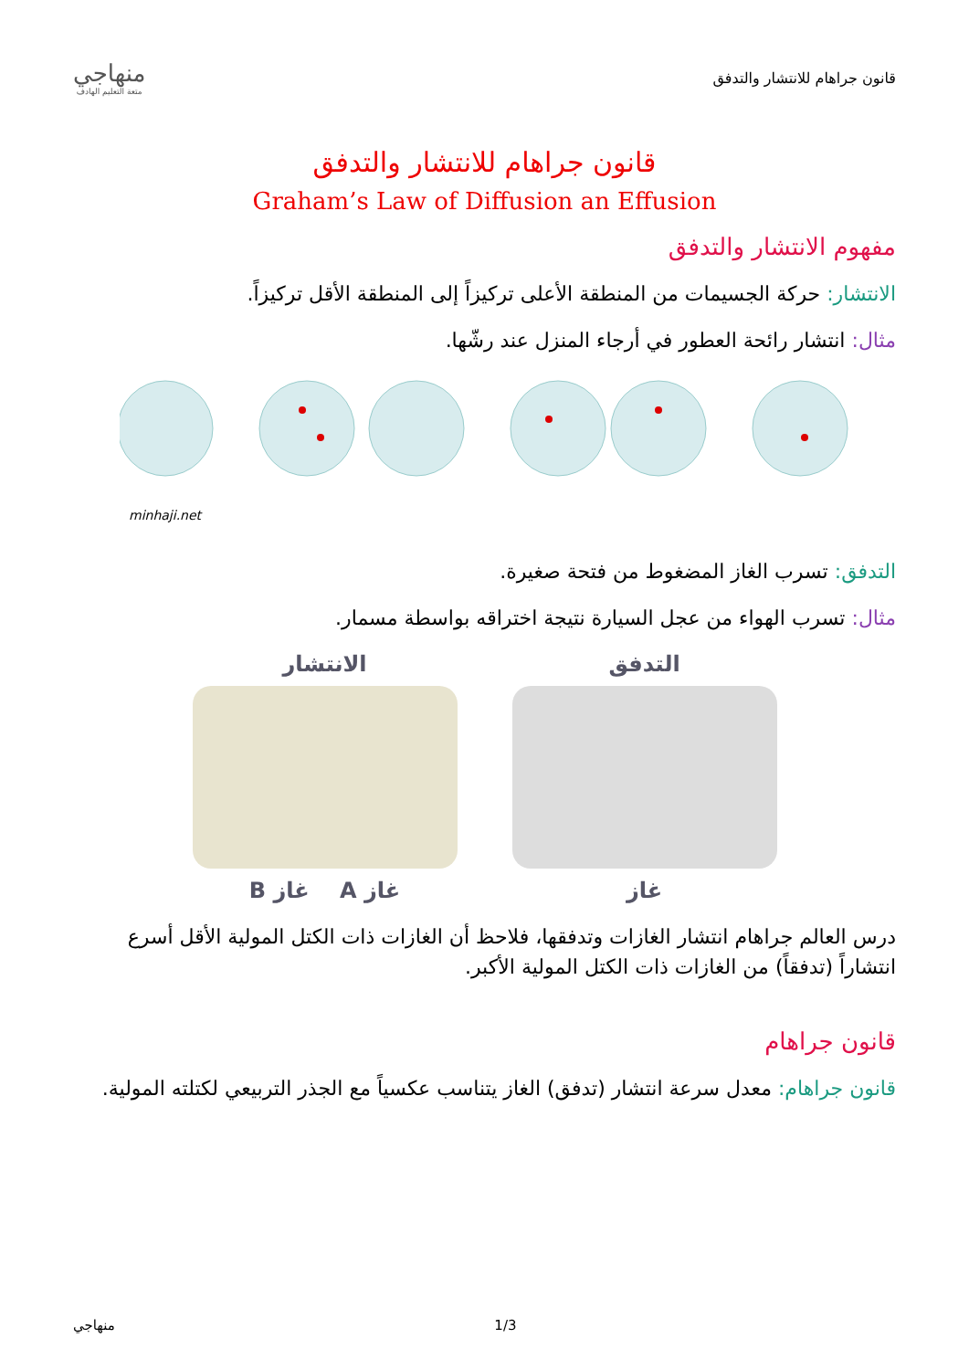قانون جراهام للانتشار والتدفق
منهاجي
متعة التعليم الهادف
قانون جراهام للانتشار والتدفق
Graham’s Law of Diffusion an Effusion
مفهوم الانتشار والتدفق
الانتشار: حركة الجسيمات من المنطقة الأعلى تركيزاً إلى المنطقة الأقل تركيزاً.
مثال: انتشار رائحة العطور في أرجاء المنزل عند رشّها.
minhaji.net
التدفق: تسرب الغاز المضغوط من فتحة صغيرة.
مثال: تسرب الهواء من عجل السيارة نتيجة اختراقه بواسطة مسمار.
التدفق
غاز
الانتشار
غاز A غاز B
درس العالم جراهام انتشار الغازات وتدفقها، فلاحظ أن الغازات ذات الكتل المولية الأقل أسرع انتشاراً (تدفقاً) من الغازات ذات الكتل المولية الأكبر.
قانون جراهام
قانون جراهام: معدل سرعة انتشار (تدفق) الغاز يتناسب عكسياً مع الجذر التربيعي لكتلته المولية.
منهاجي 1/3